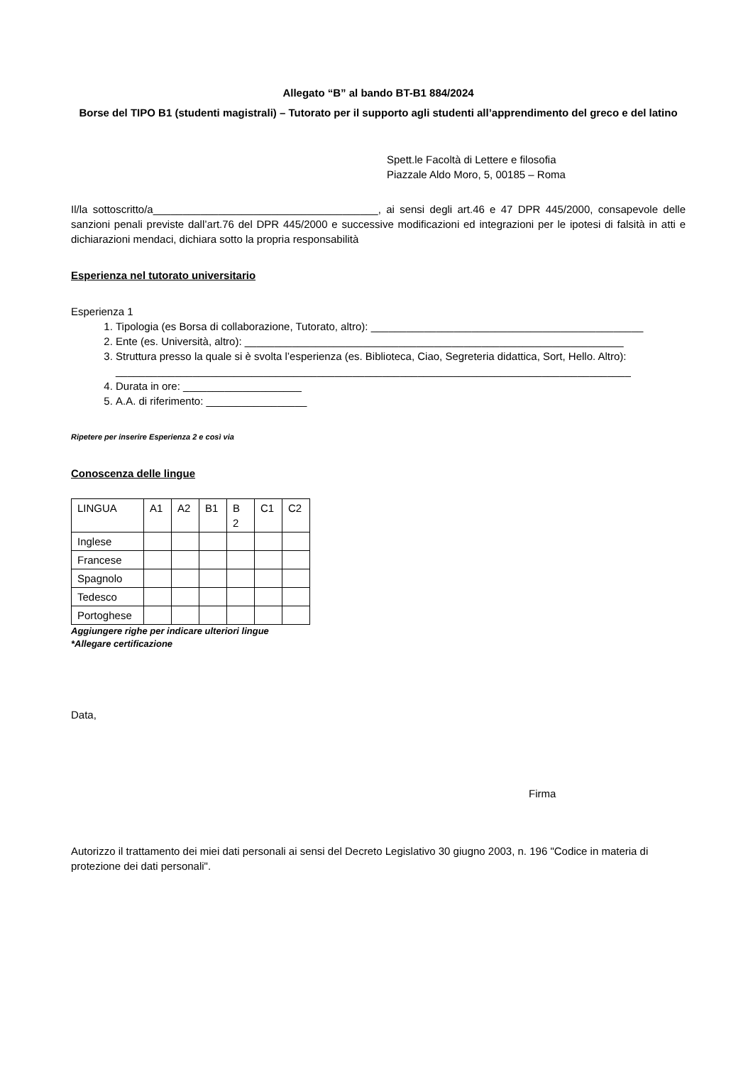Allegato “B” al bando BT-B1 884/2024
Borse del TIPO B1 (studenti magistrali) – Tutorato per il supporto agli studenti all’apprendimento del greco e del latino
Spett.le Facoltà di Lettere e filosofia
Piazzale Aldo Moro, 5, 00185 – Roma
Il/la sottoscritto/a______________________________________, ai sensi degli art.46 e 47 DPR 445/2000, consapevole delle sanzioni penali previste dall’art.76 del DPR 445/2000 e successive modificazioni ed integrazioni per le ipotesi di falsità in atti e dichiarazioni mendaci, dichiara sotto la propria responsabilità
Esperienza nel tutorato universitario
Esperienza 1
1. Tipologia (es Borsa di collaborazione, Tutorato, altro): ______________________________________________
2. Ente (es. Università, altro): ________________________________________________________________
3. Struttura presso la quale si è svolta l’esperienza (es. Biblioteca, Ciao, Segreteria didattica, Sort, Hello. Altro): _______________________________________________________________________________________
4. Durata in ore: ____________________
5. A.A. di riferimento: _________________
Ripetere per inserire Esperienza 2 e così via
Conoscenza delle lingue
| LINGUA | A1 | A2 | B1 | B 2 | C1 | C2 |
| Inglese | | | | | | |
| Francese | | | | | | |
| Spagnolo | | | | | | |
| Tedesco | | | | | | |
| Portoghese | | | | | | |
Aggiungere righe per indicare ulteriori lingue
*Allegare certificazione
Data,
Firma
Autorizzo il trattamento dei miei dati personali ai sensi del Decreto Legislativo 30 giugno 2003, n. 196 "Codice in materia di protezione dei dati personali".